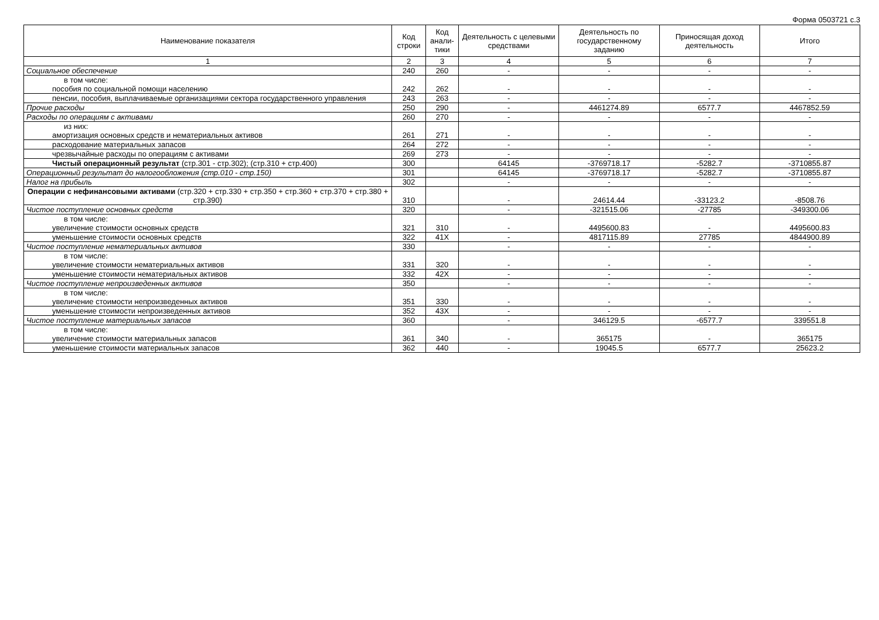Форма 0503721 с.3
| Наименование показателя | Код строки | Код анали-тики | Деятельность с целевыми средствами | Деятельность по государственному заданию | Приносящая доход деятельность | Итого |
| --- | --- | --- | --- | --- | --- | --- |
| 1 | 2 | 3 | 4 | 5 | 6 | 7 |
| Социальное обеспечение | 240 | 260 | - | - | - | - |
| в том числе: пособия по социальной помощи населению | 242 | 262 | - | - | - | - |
| пенсии, пособия, выплачиваемые организациями сектора государственного управления | 243 | 263 | - | - | - | - |
| Прочие расходы | 250 | 290 | - | 4461274.89 | 6577.7 | 4467852.59 |
| Расходы по операциям с активами | 260 | 270 | - | - | - | - |
| из них: амортизация основных средств и нематериальных активов | 261 | 271 | - | - | - | - |
| расходование материальных запасов | 264 | 272 | - | - | - | - |
| чрезвычайные расходы по операциям с активами | 269 | 273 | - | - | - | - |
| Чистый операционный результат (стр.301 - стр.302); (стр.310 + стр.400) | 300 | | 64145 | -3769718.17 | -5282.7 | -3710855.87 |
| Операционный результат до налогообложения (стр.010 - стр.150) | 301 | | 64145 | -3769718.17 | -5282.7 | -3710855.87 |
| Налог на прибыль | 302 | | - | - | - | - |
| Операции с нефинансовыми активами (стр.320 + стр.330 + стр.350 + стр.360 + стр.370 + стр.380 + стр.390) | 310 | | - | 24614.44 | -33123.2 | -8508.76 |
| Чистое поступление основных средств | 320 | | - | -321515.06 | -27785 | -349300.06 |
| в том числе: увеличение стоимости основных средств | 321 | 310 | - | 4495600.83 | - | 4495600.83 |
| уменьшение стоимости основных средств | 322 | 41X | - | 4817115.89 | 27785 | 4844900.89 |
| Чистое поступление нематериальных активов | 330 | | - | - | - | - |
| в том числе: увеличение стоимости нематериальных активов | 331 | 320 | - | - | - | - |
| уменьшение стоимости нематериальных активов | 332 | 42X | - | - | - | - |
| Чистое поступление непроизведенных активов | 350 | | - | - | - | - |
| в том числе: увеличение стоимости непроизведенных активов | 351 | 330 | - | - | - | - |
| уменьшение стоимости непроизведенных активов | 352 | 43X | - | - | - | - |
| Чистое поступление материальных запасов | 360 | | - | 346129.5 | -6577.7 | 339551.8 |
| в том числе: увеличение стоимости материальных запасов | 361 | 340 | - | 365175 | - | 365175 |
| уменьшение стоимости материальных запасов | 362 | 440 | - | 19045.5 | 6577.7 | 25623.2 |